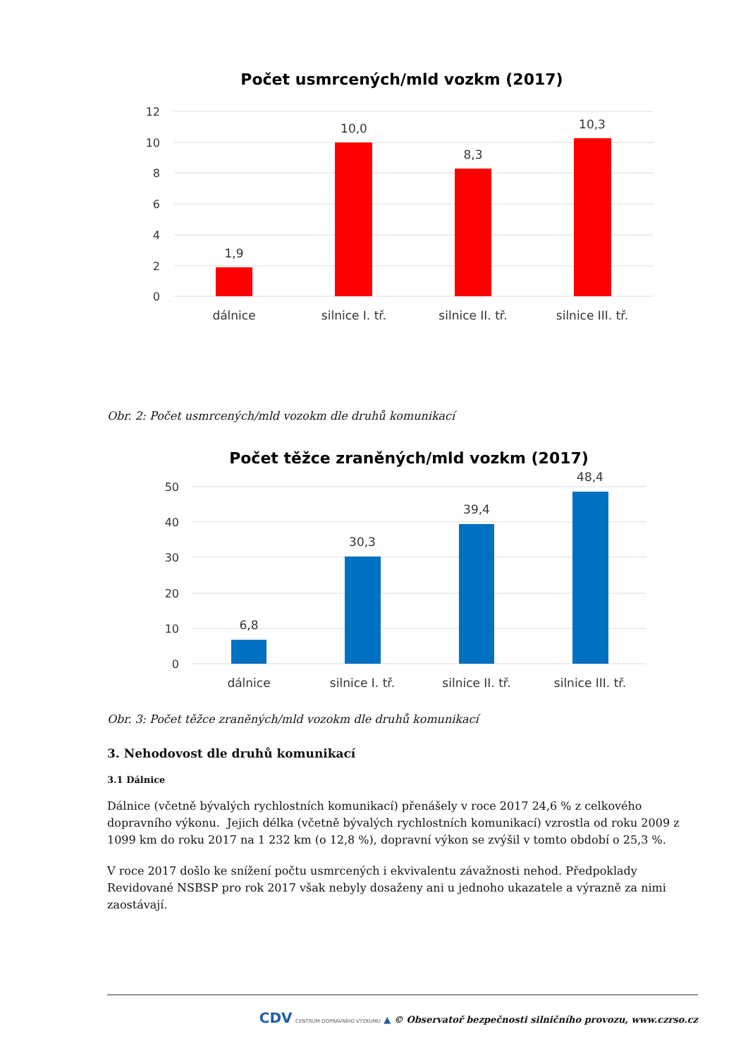Počet usmrcených/mld vozkm (2017)
12
10
8
6
4
2
0
1,9
10,0
8,3
10,3
dálnice
silnice I. tř.
silnice II. tř.
silnice III. tř.
Obr. 2: Počet usmrcených/mld vozokm dle druhů komunikací
Počet těžce zraněných/mld vozkm (2017)
50
40
30
20
10
0
6,8
30,3
39,4
48,4
dálnice
silnice I. tř.
silnice II. tř.
silnice III. tř.
Obr. 3: Počet těžce zraněných/mld vozokm dle druhů komunikací
3. Nehodovost dle druhů komunikací
3.1 Dálnice
Dálnice (včetně bývalých rychlostních komunikací) přenášely v roce 2017 24,6 % z celkového dopravního výkonu. Jejich délka (včetně bývalých rychlostních komunikací) vzrostla od roku 2009 z 1099 km do roku 2017 na 1 232 km (o 12,8 %), dopravní výkon se zvýšil v tomto období o 25,3 %.
V roce 2017 došlo ke snížení počtu usmrcených i ekvivalentu závažnosti nehod. Předpoklady Revidované NSBSP pro rok 2017 však nebyly dosaženy ani u jednoho ukazatele a výrazně za nimi zaostávají.
CDV CENTRUM DOPRAVNÍHO VÝZKUMU ▲ © Observatoř bezpečnosti silničního provozu, www.czrso.cz